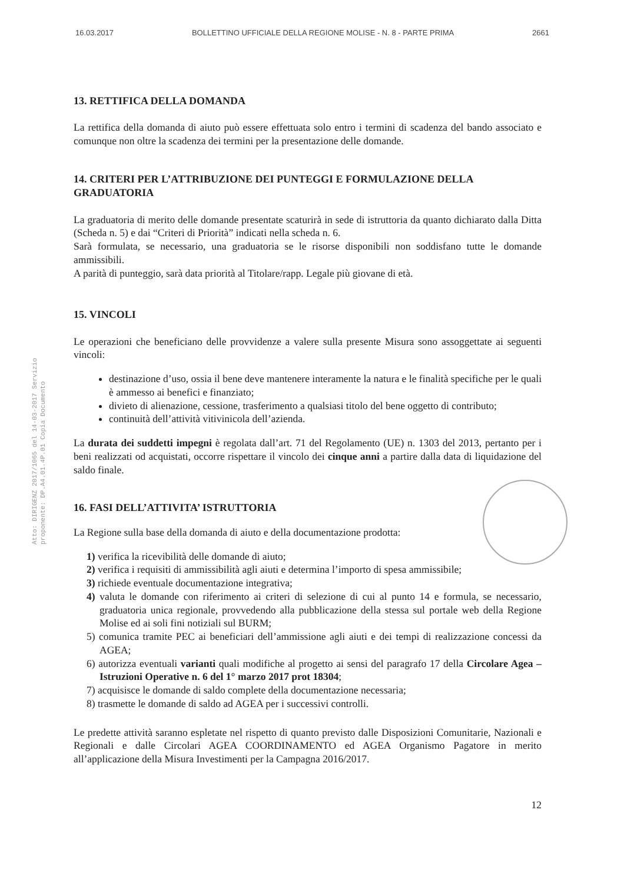16.03.2017 BOLLETTINO UFFICIALE DELLA REGIONE MOLISE - N. 8 - PARTE PRIMA 2661
Atto: DIRIGENZ 2017/1065 del 14-03-2017 Servizio proponente: DP.A4.01.4P.01 Copia Documento
13. RETTIFICA DELLA DOMANDA
La rettifica della domanda di aiuto può essere effettuata solo entro i termini di scadenza del bando associato e comunque non oltre la scadenza dei termini per la presentazione delle domande.
14. CRITERI PER L’ATTRIBUZIONE DEI PUNTEGGI E FORMULAZIONE DELLA GRADUATORIA
La graduatoria di merito delle domande presentate scaturirà in sede di istruttoria da quanto dichiarato dalla Ditta (Scheda n. 5) e dai “Criteri di Priorità” indicati nella scheda n. 6.
Sarà formulata, se necessario, una graduatoria se le risorse disponibili non soddisfano tutte le domande ammissibili.
A parità di punteggio, sarà data priorità al Titolare/rapp. Legale più giovane di età.
15. VINCOLI
Le operazioni che beneficiano delle provvidenze a valere sulla presente Misura sono assoggettate ai seguenti vincoli:
destinazione d’uso, ossia il bene deve mantenere interamente la natura e le finalità specifiche per le quali è ammesso ai benefici e finanziato;
divieto di alienazione, cessione, trasferimento a qualsiasi titolo del bene oggetto di contributo;
continuità dell’attività vitivinicola dell’azienda.
La durata dei suddetti impegni è regolata dall’art. 71 del Regolamento (UE) n. 1303 del 2013, pertanto per i beni realizzati od acquistati, occorre rispettare il vincolo dei cinque anni a partire dalla data di liquidazione del saldo finale.
16. FASI DELL’ATTIVITA’ ISTRUTTORIA
La Regione sulla base della domanda di aiuto e della documentazione prodotta:
1) verifica la ricevibilità delle domande di aiuto;
2) verifica i requisiti di ammissibilità agli aiuti e determina l’importo di spesa ammissibile;
3) richiede eventuale documentazione integrativa;
4) valuta le domande con riferimento ai criteri di selezione di cui al punto 14 e formula, se necessario, graduatoria unica regionale, provvedendo alla pubblicazione della stessa sul portale web della Regione Molise ed ai soli fini notiziali sul BURM;
5) comunica tramite PEC ai beneficiari dell’ammissione agli aiuti e dei tempi di realizzazione concessi da AGEA;
6) autorizza eventuali varianti quali modifiche al progetto ai sensi del paragrafo 17 della Circolare Agea – Istruzioni Operative n. 6 del 1° marzo 2017 prot 18304;
7) acquisisce le domande di saldo complete della documentazione necessaria;
8) trasmette le domande di saldo ad AGEA per i successivi controlli.
Le predette attività saranno espletate nel rispetto di quanto previsto dalle Disposizioni Comunitarie, Nazionali e Regionali e dalle Circolari AGEA COORDINAMENTO ed AGEA Organismo Pagatore in merito all’applicazione della Misura Investimenti per la Campagna 2016/2017.
12